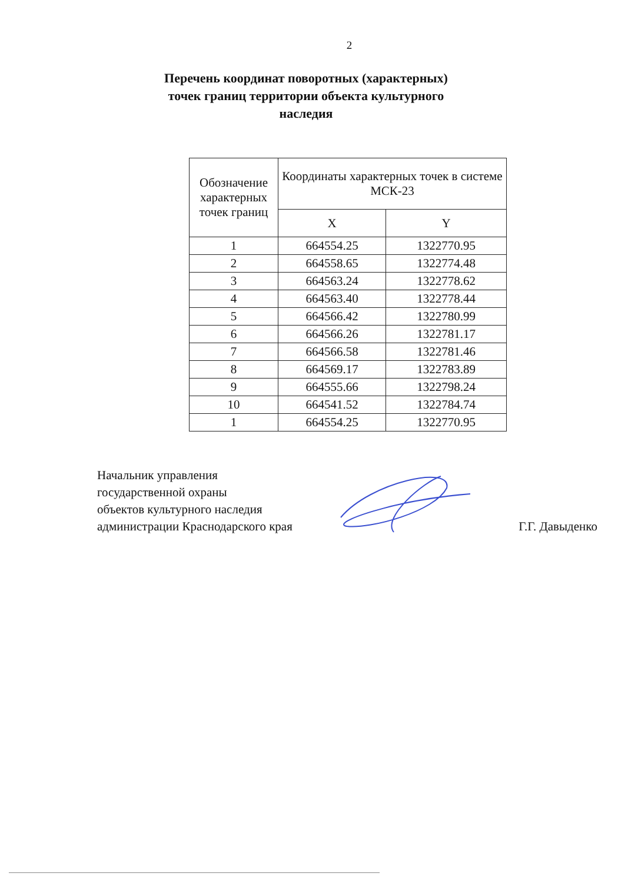2
Перечень координат поворотных (характерных) точек границ территории объекта культурного наследия
| Обозначение характерных точек границ | Координаты характерных точек в системе МСК-23 | |
| --- | --- | --- |
| | X | Y |
| 1 | 664554.25 | 1322770.95 |
| 2 | 664558.65 | 1322774.48 |
| 3 | 664563.24 | 1322778.62 |
| 4 | 664563.40 | 1322778.44 |
| 5 | 664566.42 | 1322780.99 |
| 6 | 664566.26 | 1322781.17 |
| 7 | 664566.58 | 1322781.46 |
| 8 | 664569.17 | 1322783.89 |
| 9 | 664555.66 | 1322798.24 |
| 10 | 664541.52 | 1322784.74 |
| 1 | 664554.25 | 1322770.95 |
Начальник управления
государственной охраны
объектов культурного наследия
администрации Краснодарского края
Г.Г. Давыденко